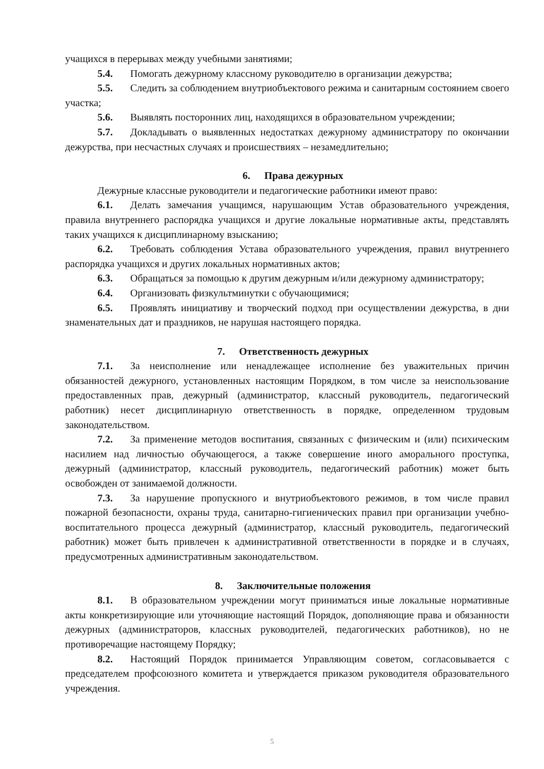учащихся в перерывах между учебными занятиями;
5.4. Помогать дежурному классному руководителю в организации дежурства;
5.5. Следить за соблюдением внутриобъектового режима и санитарным состоянием своего участка;
5.6. Выявлять посторонних лиц, находящихся в образовательном учреждении;
5.7. Докладывать о выявленных недостатках дежурному администратору по окончании дежурства, при несчастных случаях и происшествиях – незамедлительно;
6. Права дежурных
Дежурные классные руководители и педагогические работники имеют право:
6.1. Делать замечания учащимся, нарушающим Устав образовательного учреждения, правила внутреннего распорядка учащихся и другие локальные нормативные акты, представлять таких учащихся к дисциплинарному взысканию;
6.2. Требовать соблюдения Устава образовательного учреждения, правил внутреннего распорядка учащихся и других локальных нормативных актов;
6.3. Обращаться за помощью к другим дежурным и/или дежурному администратору;
6.4. Организовать физкультминутки с обучающимися;
6.5. Проявлять инициативу и творческий подход при осуществлении дежурства, в дни знаменательных дат и праздников, не нарушая настоящего порядка.
7. Ответственность дежурных
7.1. За неисполнение или ненадлежащее исполнение без уважительных причин обязанностей дежурного, установленных настоящим Порядком, в том числе за неиспользование предоставленных прав, дежурный (администратор, классный руководитель, педагогический работник) несет дисциплинарную ответственность в порядке, определенном трудовым законодательством.
7.2. За применение методов воспитания, связанных с физическим и (или) психическим насилием над личностью обучающегося, а также совершение иного аморального проступка, дежурный (администратор, классный руководитель, педагогический работник) может быть освобожден от занимаемой должности.
7.3. За нарушение пропускного и внутриобъектового режимов, в том числе правил пожарной безопасности, охраны труда, санитарно-гигиенических правил при организации учебно-воспитательного процесса дежурный (администратор, классный руководитель, педагогический работник) может быть привлечен к административной ответственности в порядке и в случаях, предусмотренных административным законодательством.
8. Заключительные положения
8.1. В образовательном учреждении могут приниматься иные локальные нормативные акты конкретизирующие или уточняющие настоящий Порядок, дополняющие права и обязанности дежурных (администраторов, классных руководителей, педагогических работников), но не противоречащие настоящему Порядку;
8.2. Настоящий Порядок принимается Управляющим советом, согласовывается с председателем профсоюзного комитета и утверждается приказом руководителя образовательного учреждения.
5